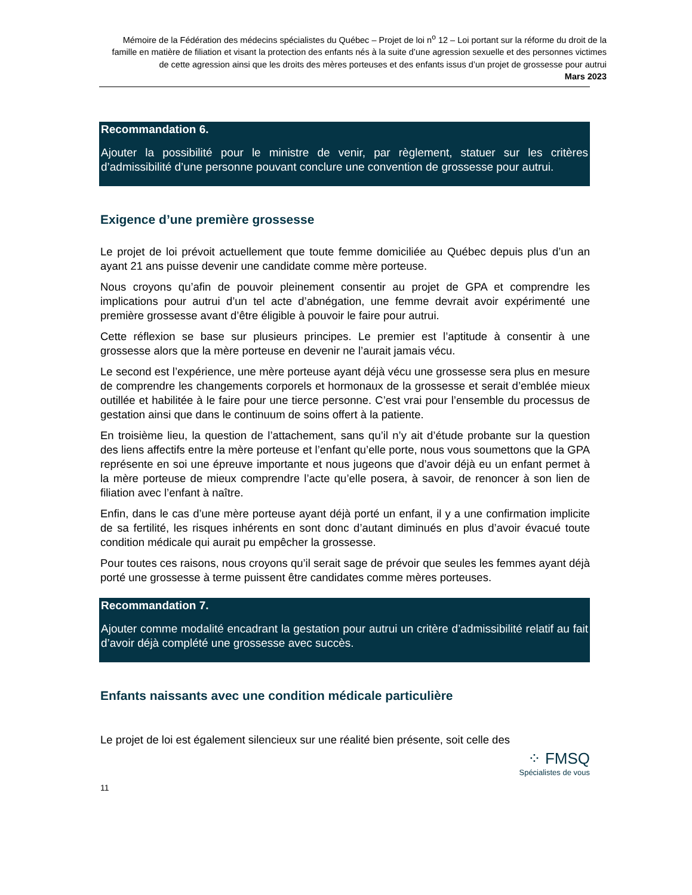Mémoire de la Fédération des médecins spécialistes du Québec – Projet de loi n<sup>o</sup> 12 – Loi portant sur la réforme du droit de la famille en matière de filiation et visant la protection des enfants nés à la suite d’une agression sexuelle et des personnes victimes de cette agression ainsi que les droits des mères porteuses et des enfants issus d’un projet de grossesse pour autrui
Mars 2023
Recommandation 6.
Ajouter la possibilité pour le ministre de venir, par règlement, statuer sur les critères d’admissibilité d’une personne pouvant conclure une convention de grossesse pour autrui.
Exigence d’une première grossesse
Le projet de loi prévoit actuellement que toute femme domiciliée au Québec depuis plus d’un an ayant 21 ans puisse devenir une candidate comme mère porteuse.
Nous croyons qu’afin de pouvoir pleinement consentir au projet de GPA et comprendre les implications pour autrui d’un tel acte d’abnégation, une femme devrait avoir expérimenté une première grossesse avant d’être éligible à pouvoir le faire pour autrui.
Cette réflexion se base sur plusieurs principes. Le premier est l’aptitude à consentir à une grossesse alors que la mère porteuse en devenir ne l’aurait jamais vécu.
Le second est l’expérience, une mère porteuse ayant déjà vécu une grossesse sera plus en mesure de comprendre les changements corporels et hormonaux de la grossesse et serait d’emblée mieux outillée et habilitée à le faire pour une tierce personne. C’est vrai pour l’ensemble du processus de gestation ainsi que dans le continuum de soins offert à la patiente.
En troisième lieu, la question de l’attachement, sans qu’il n’y ait d’étude probante sur la question des liens affectifs entre la mère porteuse et l’enfant qu’elle porte, nous vous soumettons que la GPA représente en soi une épreuve importante et nous jugeons que d’avoir déjà eu un enfant permet à la mère porteuse de mieux comprendre l’acte qu’elle posera, à savoir, de renoncer à son lien de filiation avec l’enfant à naître.
Enfin, dans le cas d’une mère porteuse ayant déjà porté un enfant, il y a une confirmation implicite de sa fertilité, les risques inhérents en sont donc d’autant diminués en plus d’avoir évacué toute condition médicale qui aurait pu empêcher la grossesse.
Pour toutes ces raisons, nous croyons qu’il serait sage de prévoir que seules les femmes ayant déjà porté une grossesse à terme puissent être candidates comme mères porteuses.
Recommandation 7.
Ajouter comme modalité encadrant la gestation pour autrui un critère d’admissibilité relatif au fait d’avoir déjà complété une grossesse avec succès.
Enfants naissants avec une condition médicale particulière
Le projet de loi est également silencieux sur une réalité bien présente, soit celle des
⁘ FMSQ
Spécialistes de vous
11